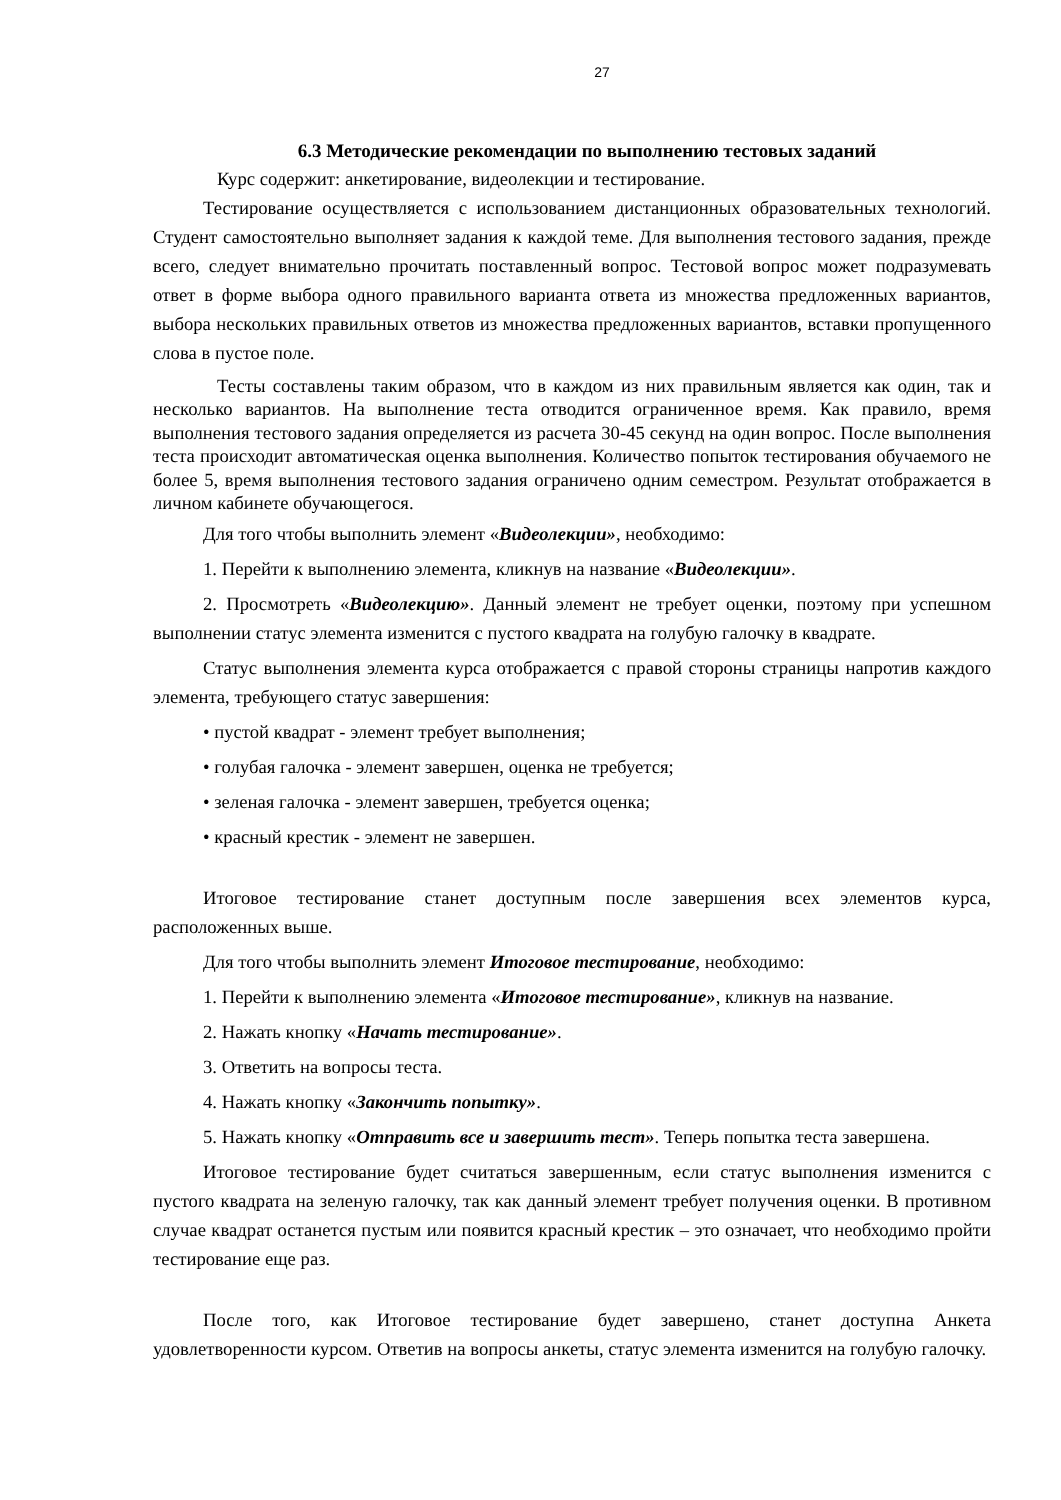27
6.3 Методические рекомендации по выполнению тестовых заданий
Курс содержит: анкетирование, видеолекции и тестирование.
Тестирование осуществляется с использованием дистанционных образовательных технологий. Студент самостоятельно выполняет задания к каждой теме. Для выполнения тестового задания, прежде всего, следует внимательно прочитать поставленный вопрос. Тестовой вопрос может подразумевать ответ в форме выбора одного правильного варианта ответа из множества предложенных вариантов, выбора нескольких правильных ответов из множества предложенных вариантов, вставки пропущенного слова в пустое поле.
Тесты составлены таким образом, что в каждом из них правильным является как один, так и несколько вариантов. На выполнение теста отводится ограниченное время. Как правило, время выполнения тестового задания определяется из расчета 30-45 секунд на один вопрос. После выполнения теста происходит автоматическая оценка выполнения. Количество попыток тестирования обучаемого не более 5, время выполнения тестового задания ограничено одним семестром. Результат отображается в личном кабинете обучающегося.
Для того чтобы выполнить элемент «Видеолекции», необходимо:
1. Перейти к выполнению элемента, кликнув на название «Видеолекции».
2. Просмотреть «Видеолекцию». Данный элемент не требует оценки, поэтому при успешном выполнении статус элемента изменится с пустого квадрата на голубую галочку в квадрате.
Статус выполнения элемента курса отображается с правой стороны страницы напротив каждого элемента, требующего статус завершения:
• пустой квадрат - элемент требует выполнения;
• голубая галочка - элемент завершен, оценка не требуется;
• зеленая галочка - элемент завершен, требуется оценка;
• красный крестик - элемент не завершен.
Итоговое тестирование станет доступным после завершения всех элементов курса, расположенных выше.
Для того чтобы выполнить элемент Итоговое тестирование, необходимо:
1. Перейти к выполнению элемента «Итоговое тестирование», кликнув на название.
2. Нажать кнопку «Начать тестирование».
3. Ответить на вопросы теста.
4. Нажать кнопку «Закончить попытку».
5. Нажать кнопку «Отправить все и завершить тест». Теперь попытка теста завершена.
Итоговое тестирование будет считаться завершенным, если статус выполнения изменится с пустого квадрата на зеленую галочку, так как данный элемент требует получения оценки. В противном случае квадрат останется пустым или появится красный крестик – это означает, что необходимо пройти тестирование еще раз.
После того, как Итоговое тестирование будет завершено, станет доступна Анкета удовлетворенности курсом. Ответив на вопросы анкеты, статус элемента изменится на голубую галочку.